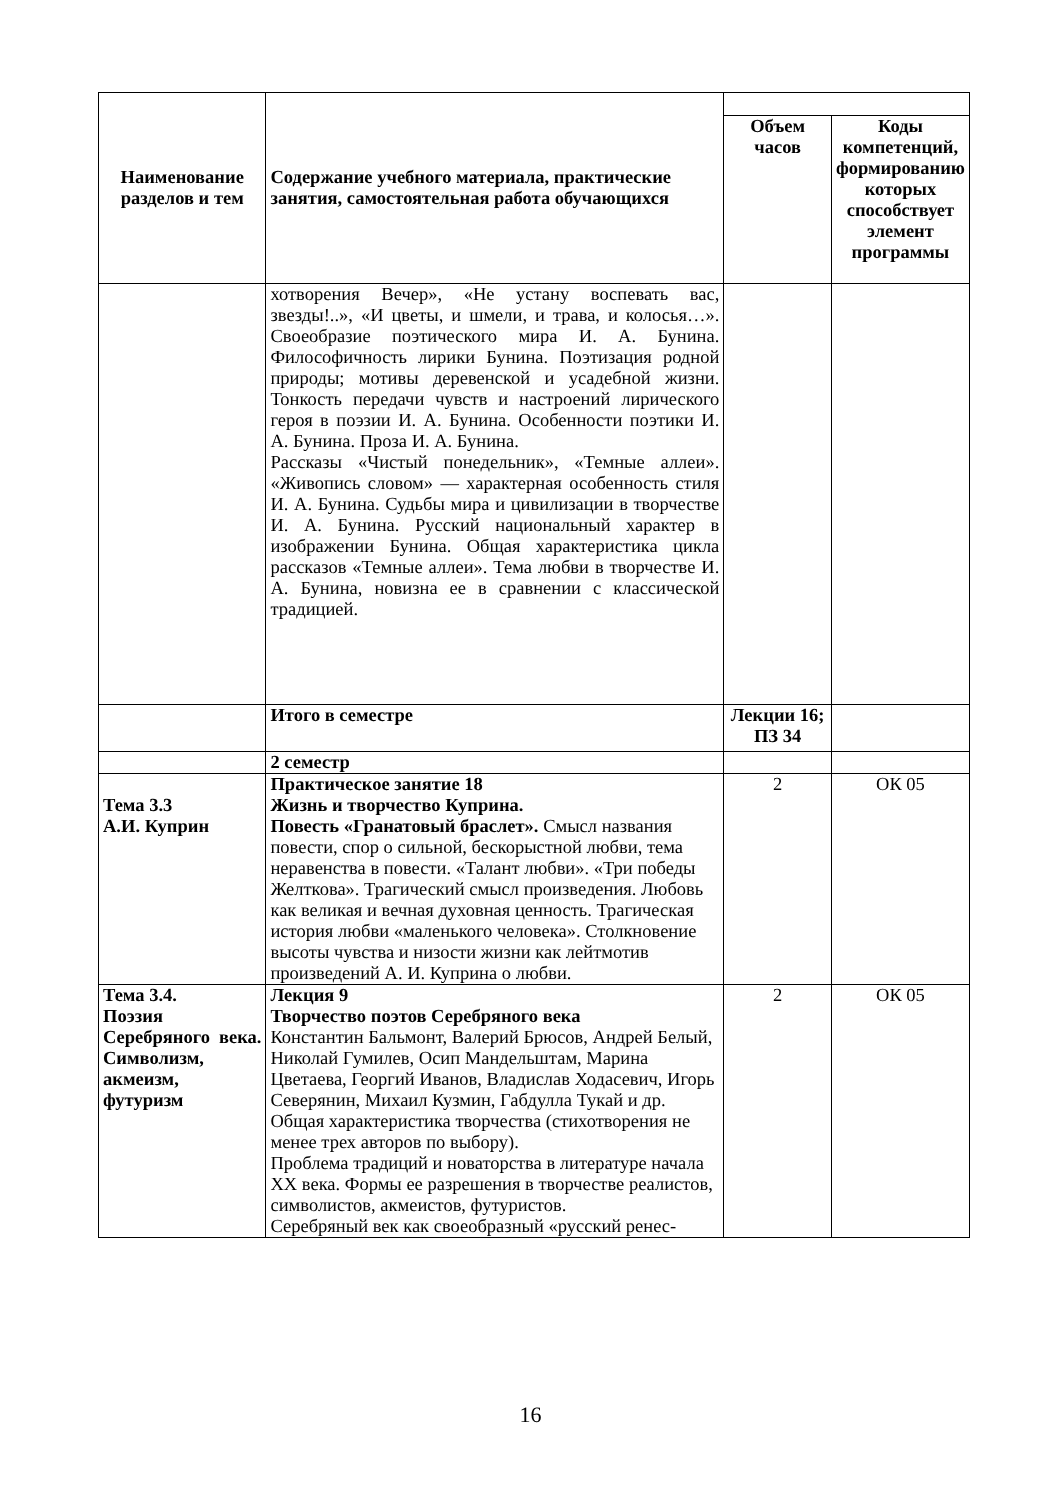| Наименование разделов и тем | Содержание учебного материала, практические занятия, самостоятельная работа обучающихся | | |
| --- | --- | --- | --- |
| | | Объем часов | Коды компетенций, формированию которых способствует элемент программы |
| | хотворения Вечер», «Не устану воспевать вас, звезды!..», «И цветы, и шмели, и трава, и колосья…». Своеобразие поэтического мира И. А. Бунина. Философичность лирики Бунина. Поэтизация родной природы; мотивы деревенской и усадебной жизни. Тонкость передачи чувств и настроений лирического героя в поэзии И. А. Бунина. Особенности поэтики И. А. Бунина. Проза И. А. Бунина. Рассказы «Чистый понедельник», «Темные аллеи». «Живопись словом» — характерная особенность стиля И. А. Бунина. Судьбы мира и цивилизации в творчестве И. А. Бунина. Русский национальный характер в изображении Бунина. Общая характеристика цикла рассказов «Темные аллеи». Тема любви в творчестве И. А. Бунина, новизна ее в сравнении с классической традицией. | | |
| | Итого в семестре | Лекции 16; ПЗ 34 | |
| | 2 семестр | | |
| Тема 3.3 А.И. Куприн | Практическое занятие 18 Жизнь и творчество Куприна. Повесть «Гранатовый браслет». Смысл названия повести, спор о сильной, бескорыстной любви, тема неравенства в повести. «Талант любви». «Три победы Желткова». Трагический смысл произведения. Любовь как великая и вечная духовная ценность. Трагическая история любви «маленького человека». Столкновение высоты чувства и низости жизни как лейтмотив произведений А. И. Куприна о любви. | 2 | ОК 05 |
| Тема 3.4. Поэзия Серебряного века. Символизм, акмеизм, футуризм | Лекция 9 Творчество поэтов Серебряного века Константин Бальмонт, Валерий Брюсов, Андрей Белый, Николай Гумилев, Осип Мандельштам, Марина Цветаева, Георгий Иванов, Владислав Ходасевич, Игорь Северянин, Михаил Кузмин, Габдулла Тукай и др. Общая характеристика творчества (стихотворения не менее трех авторов по выбору). Проблема традиций и новаторства в литературе начала XX века. Формы ее разрешения в творчестве реалистов, символистов, акмеистов, футуристов. Серебряный век как своеобразный «русский ренес- | 2 | ОК 05 |
16